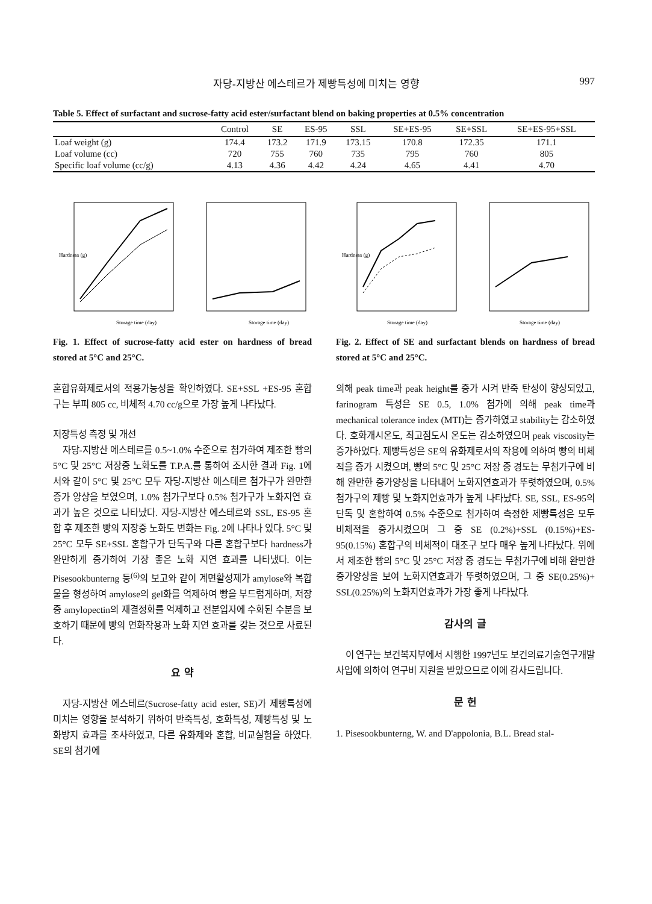자당-지방산 에스테르가 제빵특성에 미치는 영향 997
Table 5. Effect of surfactant and sucrose-fatty acid ester/surfactant blend on baking properties at 0.5% concentration
| | Control | SE | ES-95 | SSL | SE+ES-95 | SE+SSL | SE+ES-95+SSL |
| --- | --- | --- | --- | --- | --- | --- | --- |
| Loaf weight (g) | 174.4 | 173.2 | 171.9 | 173.15 | 170.8 | 172.35 | 171.1 |
| Loaf volume (cc) | 720 | 755 | 760 | 735 | 795 | 760 | 805 |
| Specific loaf volume (cc/g) | 4.13 | 4.36 | 4.42 | 4.24 | 4.65 | 4.41 | 4.70 |
Storage time (day)
Hardness (g)
Storage time (day)
Fig. 1. Effect of sucrose-fatty acid ester on hardness of bread stored at 5°C and 25°C.
혼합유화제로서의 적용가능성을 확인하였다. SE+SSL +ES-95 혼합구는 부피 805 cc, 비체적 4.70 cc/g으로 가장 높게 나타났다.
저장특성 측정 및 개선
자당-지방산 에스테르를 0.5~1.0% 수준으로 첨가하여 제조한 빵의 5°C 및 25°C 저장중 노화도를 T.P.A.를 통하여 조사한 결과 Fig. 1에서와 같이 5°C 및 25°C 모두 자당-지방산 에스테르 첨가구가 완만한 증가 양상을 보였으며, 1.0% 첨가구보다 0.5% 첨가구가 노화지연 효과가 높은 것으로 나타났다. 자당-지방산 에스테르와 SSL, ES-95 혼합 후 제조한 빵의 저장중 노화도 변화는 Fig. 2에 나타나 있다. 5°C 및 25°C 모두 SE+SSL 혼합구가 단독구와 다른 혼합구보다 hardness가 완만하게 증가하여 가장 좋은 노화 지연 효과를 나타냈다. 이는 Pisesookbunterng 등<sup>(6)</sup>의 보고와 같이 계면활성제가 amylose와 복합물을 형성하여 amylose의 gel화를 억제하여 빵을 부드럽게하며, 저장중 amylopectin의 재결정화를 억제하고 전분입자에 수화된 수분을 보호하기 때문에 빵의 연화작용과 노화 지연 효과를 갖는 것으로 사료된다.
요 약
자당-지방산 에스테르(Sucrose-fatty acid ester, SE)가 제빵특성에 미치는 영향을 분석하기 위하여 반죽특성, 호화특성, 제빵특성 및 노화방지 효과를 조사하였고, 다른 유화제와 혼합, 비교실험을 하였다. SE의 첨가에
Storage time (day)
Hardness (g)
Storage time (day)
Fig. 2. Effect of SE and surfactant blends on hardness of bread stored at 5°C and 25°C.
의해 peak time과 peak height를 증가 시켜 반죽 탄성이 향상되었고, farinogram 특성은 SE 0.5, 1.0% 첨가에 의해 peak time과 mechanical tolerance index (MTI)는 증가하였고 stability는 감소하였다. 호화개시온도, 최고점도시 온도는 감소하였으며 peak viscosity는 증가하였다. 제빵특성은 SE의 유화제로서의 작용에 의하여 빵의 비체적을 증가 시켰으며, 빵의 5°C 및 25°C 저장 중 경도는 무첨가구에 비해 완만한 증가양상을 나타내어 노화지연효과가 뚜렷하였으며, 0.5% 첨가구의 제빵 및 노화지연효과가 높게 나타났다. SE, SSL, ES-95의 단독 및 혼합하여 0.5% 수준으로 첨가하여 측정한 제빵특성은 모두 비체적을 증가시켰으며 그 중 SE (0.2%)+SSL (0.15%)+ES-95(0.15%) 혼합구의 비체적이 대조구 보다 매우 높게 나타났다. 위에서 제조한 빵의 5°C 및 25°C 저장 중 경도는 무첨가구에 비해 완만한 증가양상을 보여 노화지연효과가 뚜렷하였으며, 그 중 SE(0.25%)+ SSL(0.25%)의 노화지연효과가 가장 좋게 나타났다.
감사의 글
이 연구는 보건복지부에서 시행한 1997년도 보건의료기술연구개발사업에 의하여 연구비 지원을 받았으므로 이에 감사드립니다.
문 헌
1. Pisesookbunterng, W. and D'appolonia, B.L. Bread stal-